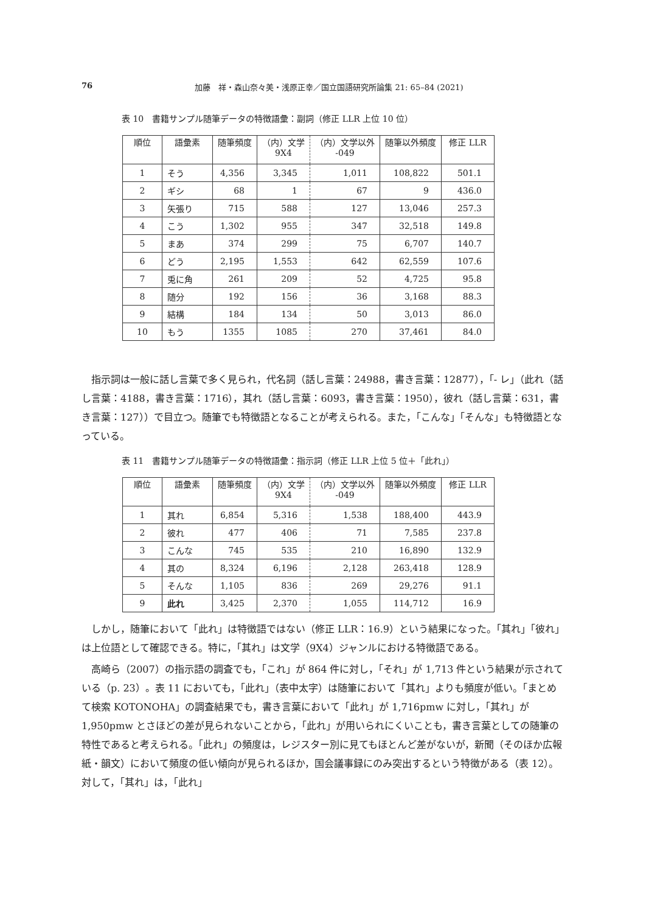76 加藤　祥・森山奈々美・浅原正幸／国立国語研究所論集 21: 65–84 (2021)
表 10　書籍サンプル随筆データの特徴語彙：副詞（修正 LLR 上位 10 位）
| 順位 | 語彙素 | 随筆頻度 | （内）文学 9X4 | （内）文学以外 -049 | 随筆以外頻度 | 修正 LLR |
| --- | --- | --- | --- | --- | --- | --- |
| 1 | そう | 4,356 | 3,345 | 1,011 | 108,822 | 501.1 |
| 2 | ギシ | 68 | 1 | 67 | 9 | 436.0 |
| 3 | 矢張り | 715 | 588 | 127 | 13,046 | 257.3 |
| 4 | こう | 1,302 | 955 | 347 | 32,518 | 149.8 |
| 5 | まあ | 374 | 299 | 75 | 6,707 | 140.7 |
| 6 | どう | 2,195 | 1,553 | 642 | 62,559 | 107.6 |
| 7 | 兎に角 | 261 | 209 | 52 | 4,725 | 95.8 |
| 8 | 随分 | 192 | 156 | 36 | 3,168 | 88.3 |
| 9 | 結構 | 184 | 134 | 50 | 3,013 | 86.0 |
| 10 | もう | 1355 | 1085 | 270 | 37,461 | 84.0 |
指示詞は一般に話し言葉で多く見られ，代名詞（話し言葉：24988，書き言葉：12877），「- レ」（此れ（話し言葉：4188，書き言葉：1716），其れ（話し言葉：6093，書き言葉：1950），彼れ（話し言葉：631，書き言葉：127））で目立つ。随筆でも特徴語となることが考えられる。また，「こんな」「そんな」も特徴語となっている。
表 11　書籍サンプル随筆データの特徴語彙：指示詞（修正 LLR 上位 5 位＋「此れ」）
| 順位 | 語彙素 | 随筆頻度 | （内）文学 9X4 | （内）文学以外 -049 | 随筆以外頻度 | 修正 LLR |
| --- | --- | --- | --- | --- | --- | --- |
| 1 | 其れ | 6,854 | 5,316 | 1,538 | 188,400 | 443.9 |
| 2 | 彼れ | 477 | 406 | 71 | 7,585 | 237.8 |
| 3 | こんな | 745 | 535 | 210 | 16,890 | 132.9 |
| 4 | 其の | 8,324 | 6,196 | 2,128 | 263,418 | 128.9 |
| 5 | そんな | 1,105 | 836 | 269 | 29,276 | 91.1 |
| 9 | 此れ | 3,425 | 2,370 | 1,055 | 114,712 | 16.9 |
しかし，随筆において「此れ」は特徴語ではない（修正 LLR：16.9）という結果になった。「其れ」「彼れ」は上位語として確認できる。特に，「其れ」は文学（9X4）ジャンルにおける特徴語である。
高崎ら（2007）の指示語の調査でも，「これ」が 864 件に対し，「それ」が 1,713 件という結果が示されている（p. 23）。表 11 においても，「此れ」（表中太字）は随筆において「其れ」よりも頻度が低い。「まとめて検索 KOTONOHA」の調査結果でも，書き言葉において「此れ」が 1,716pmw に対し，「其れ」が 1,950pmw とさほどの差が見られないことから，「此れ」が用いられにくいことも，書き言葉としての随筆の特性であると考えられる。「此れ」の頻度は，レジスター別に見てもほとんど差がないが，新聞（そのほか広報紙・韻文）において頻度の低い傾向が見られるほか，国会議事録にのみ突出するという特徴がある（表 12）。対して，「其れ」は，「此れ」